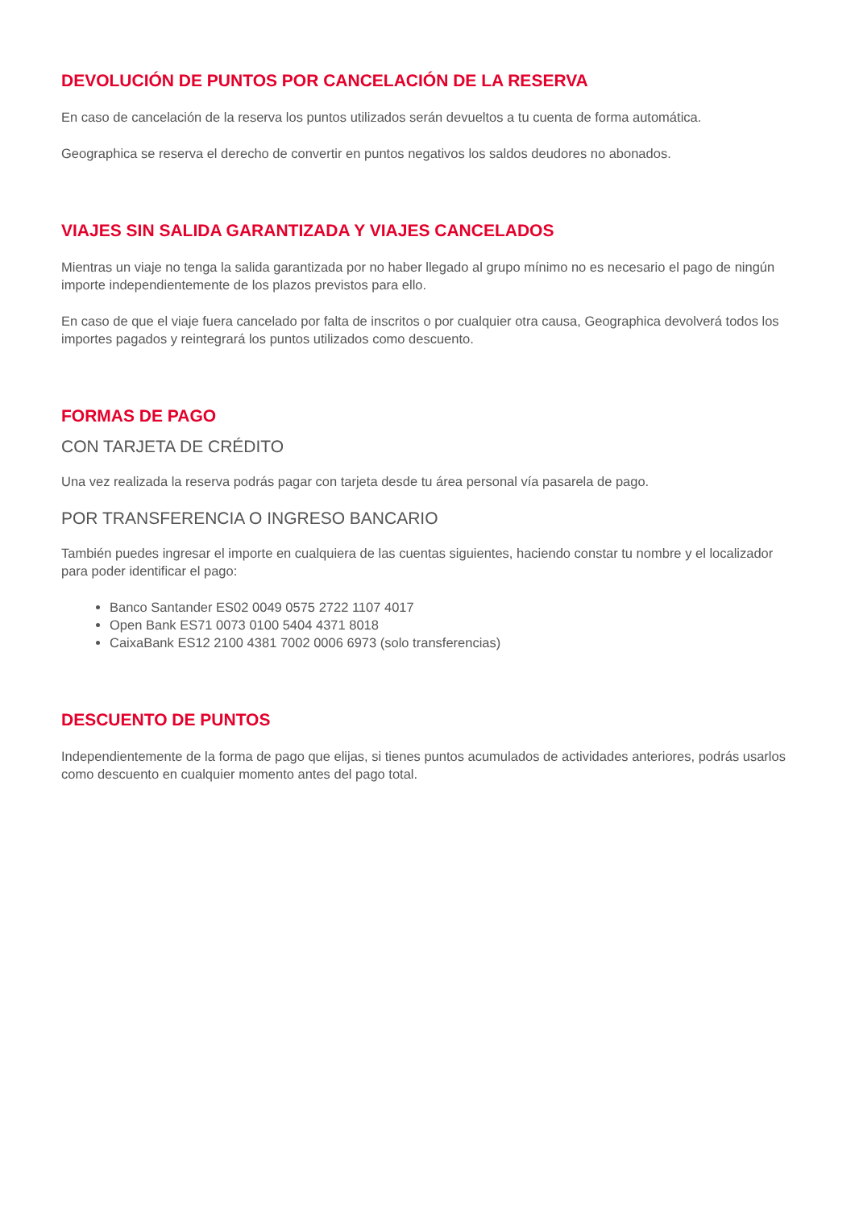DEVOLUCIÓN DE PUNTOS POR CANCELACIÓN DE LA RESERVA
En caso de cancelación de la reserva los puntos utilizados serán devueltos a tu cuenta de forma automática.
Geographica se reserva el derecho de convertir en puntos negativos los saldos deudores no abonados.
VIAJES SIN SALIDA GARANTIZADA Y VIAJES CANCELADOS
Mientras un viaje no tenga la salida garantizada por no haber llegado al grupo mínimo no es necesario el pago de ningún importe independientemente de los plazos previstos para ello.
En caso de que el viaje fuera cancelado por falta de inscritos o por cualquier otra causa, Geographica devolverá todos los importes pagados y reintegrará los puntos utilizados como descuento.
FORMAS DE PAGO
CON TARJETA DE CRÉDITO
Una vez realizada la reserva podrás pagar con tarjeta desde tu área personal vía pasarela de pago.
POR TRANSFERENCIA O INGRESO BANCARIO
También puedes ingresar el importe en cualquiera de las cuentas siguientes, haciendo constar tu nombre y el localizador para poder identificar el pago:
Banco Santander ES02 0049 0575 2722 1107 4017
Open Bank ES71 0073 0100 5404 4371 8018
CaixaBank ES12 2100 4381 7002 0006 6973 (solo transferencias)
DESCUENTO DE PUNTOS
Independientemente de la forma de pago que elijas, si tienes puntos acumulados de actividades anteriores, podrás usarlos como descuento en cualquier momento antes del pago total.